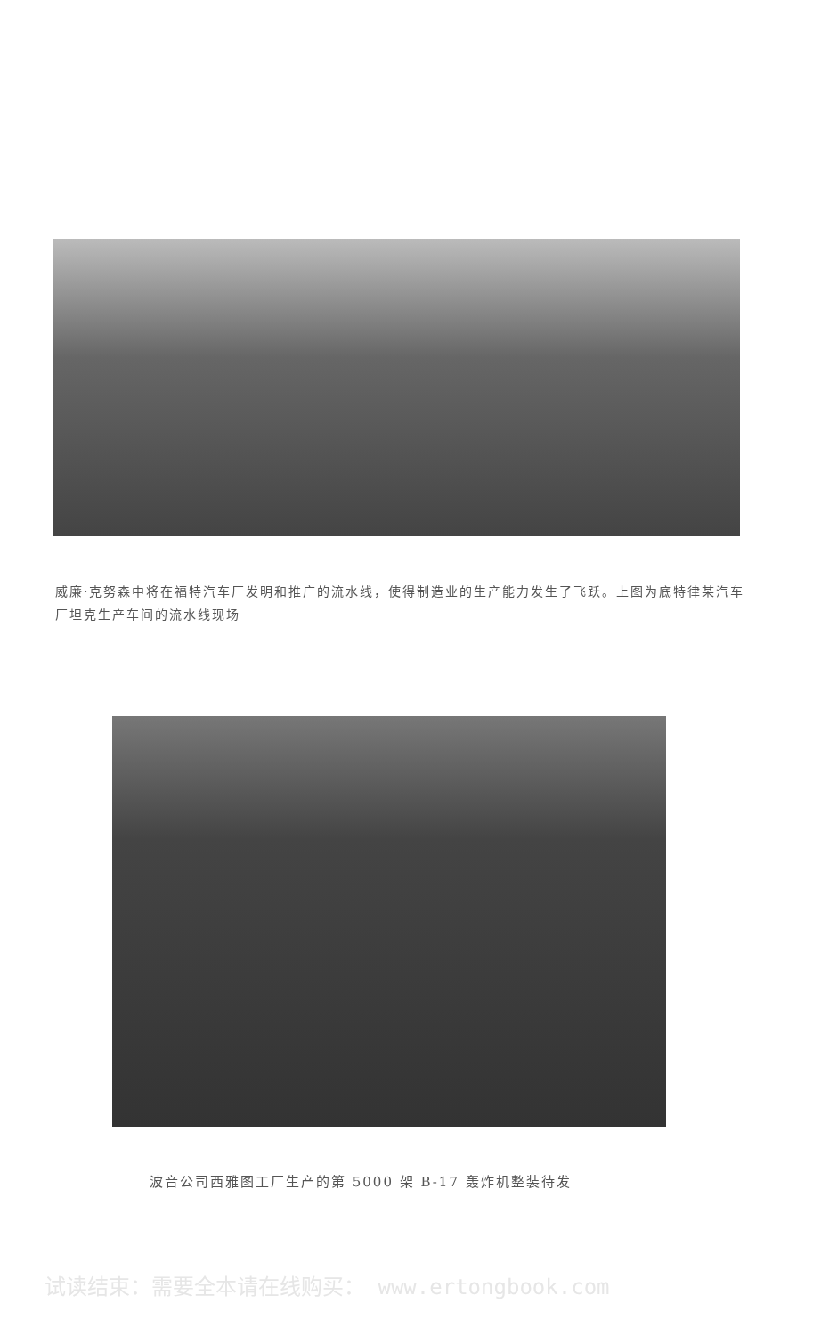威廉·克努森中将在福特汽车厂发明和推广的流水线，使得制造业的生产能力发生了飞跃。上图为底特律某汽车厂坦克生产车间的流水线现场
波音公司西雅图工厂生产的第 5000 架 B-17 轰炸机整装待发
试读结束：需要全本请在线购买： www.ertongbook.com